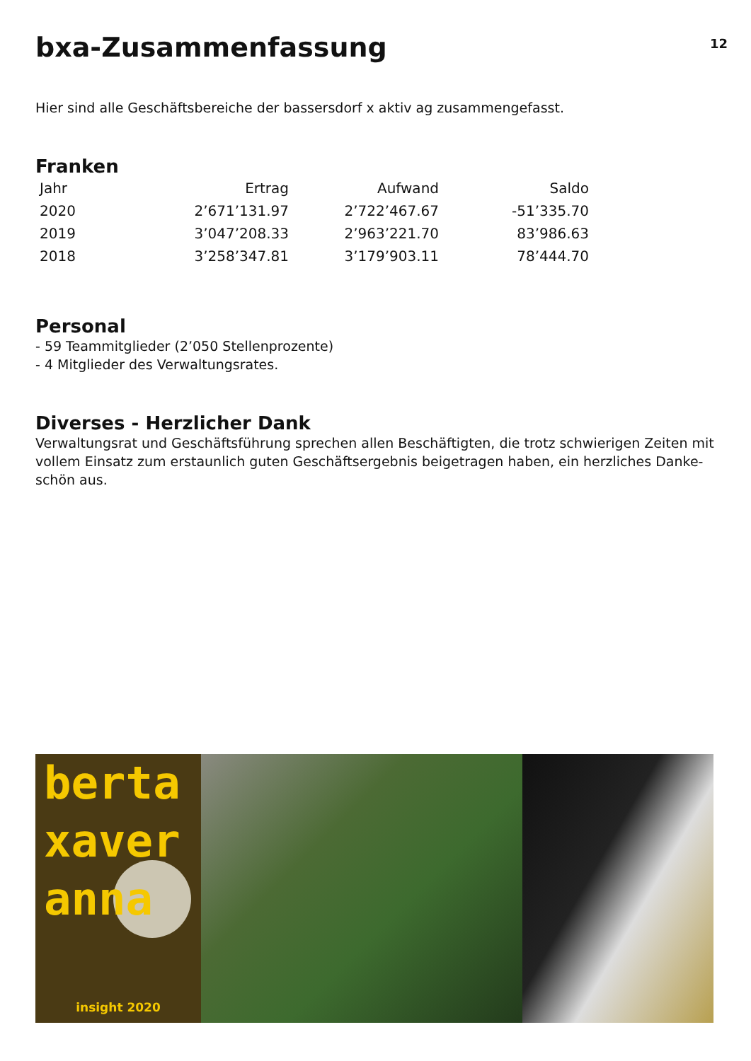bxa-Zusammenfassung
12
Hier sind alle Geschäftsbereiche der bassersdorf x aktiv ag zusammengefasst.
Franken
| Jahr | Ertrag | Aufwand | Saldo |
| --- | --- | --- | --- |
| 2020 | 2’671’131.97 | 2’722’467.67 | -51’335.70 |
| 2019 | 3’047’208.33 | 2’963’221.70 | 83’986.63 |
| 2018 | 3’258’347.81 | 3’179’903.11 | 78’444.70 |
Personal
- 59 Teammitglieder (2’050 Stellenprozente)
- 4 Mitglieder des Verwaltungsrates.
Diverses - Herzlicher Dank
Verwaltungsrat und Geschäftsführung sprechen allen Beschäftigten, die trotz schwierigen Zeiten mit vollem Einsatz zum erstaunlich guten Geschäftsergebnis beigetragen haben, ein herzliches Danke-schön aus.
berta
xaver
anna
insight 2020